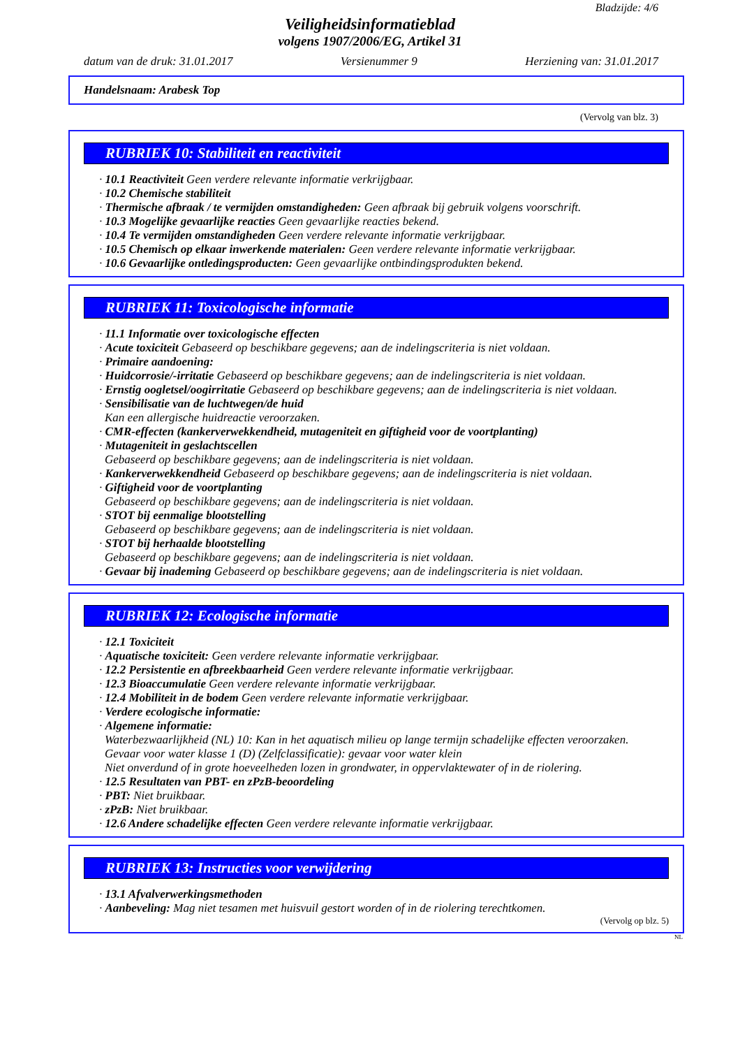Bladzijde: 4/6
Veiligheidsinformatieblad
volgens 1907/2006/EG, Artikel 31
datum van de druk: 31.01.2017 Versienummer 9 Herziening van: 31.01.2017
Handelsnaam: Arabesk Top
(Vervolg van blz. 3)
RUBRIEK 10: Stabiliteit en reactiviteit
· 10.1 Reactiviteit Geen verdere relevante informatie verkrijgbaar.
· 10.2 Chemische stabiliteit
· Thermische afbraak / te vermijden omstandigheden: Geen afbraak bij gebruik volgens voorschrift.
· 10.3 Mogelijke gevaarlijke reacties Geen gevaarlijke reacties bekend.
· 10.4 Te vermijden omstandigheden Geen verdere relevante informatie verkrijgbaar.
· 10.5 Chemisch op elkaar inwerkende materialen: Geen verdere relevante informatie verkrijgbaar.
· 10.6 Gevaarlijke ontledingsproducten: Geen gevaarlijke ontbindingsprodukten bekend.
RUBRIEK 11: Toxicologische informatie
· 11.1 Informatie over toxicologische effecten
· Acute toxiciteit Gebaseerd op beschikbare gegevens; aan de indelingscriteria is niet voldaan.
· Primaire aandoening:
· Huidcorrosie/-irritatie Gebaseerd op beschikbare gegevens; aan de indelingscriteria is niet voldaan.
· Ernstig oogletsel/oogirritatie Gebaseerd op beschikbare gegevens; aan de indelingscriteria is niet voldaan.
· Sensibilisatie van de luchtwegen/de huid
Kan een allergische huidreactie veroorzaken.
· CMR-effecten (kankerverwekkendheid, mutageniteit en giftigheid voor de voortplanting)
· Mutageniteit in geslachtscellen
Gebaseerd op beschikbare gegevens; aan de indelingscriteria is niet voldaan.
· Kankerverwekkendheid Gebaseerd op beschikbare gegevens; aan de indelingscriteria is niet voldaan.
· Giftigheid voor de voortplanting
Gebaseerd op beschikbare gegevens; aan de indelingscriteria is niet voldaan.
· STOT bij eenmalige blootstelling
Gebaseerd op beschikbare gegevens; aan de indelingscriteria is niet voldaan.
· STOT bij herhaalde blootstelling
Gebaseerd op beschikbare gegevens; aan de indelingscriteria is niet voldaan.
· Gevaar bij inademing Gebaseerd op beschikbare gegevens; aan de indelingscriteria is niet voldaan.
RUBRIEK 12: Ecologische informatie
· 12.1 Toxiciteit
· Aquatische toxiciteit: Geen verdere relevante informatie verkrijgbaar.
· 12.2 Persistentie en afbreekbaarheid Geen verdere relevante informatie verkrijgbaar.
· 12.3 Bioaccumulatie Geen verdere relevante informatie verkrijgbaar.
· 12.4 Mobiliteit in de bodem Geen verdere relevante informatie verkrijgbaar.
· Verdere ecologische informatie:
· Algemene informatie:
Waterbezwaarlijkheid (NL) 10: Kan in het aquatisch milieu op lange termijn schadelijke effecten veroorzaken.
Gevaar voor water klasse 1 (D) (Zelfclassificatie): gevaar voor water klein
Niet onverdund of in grote hoeveelheden lozen in grondwater, in oppervlaktewater of in de riolering.
· 12.5 Resultaten van PBT- en zPzB-beoordeling
· PBT: Niet bruikbaar.
· zPzB: Niet bruikbaar.
· 12.6 Andere schadelijke effecten Geen verdere relevante informatie verkrijgbaar.
RUBRIEK 13: Instructies voor verwijdering
· 13.1 Afvalverwerkingsmethoden
· Aanbeveling: Mag niet tesamen met huisvuil gestort worden of in de riolering terechtkomen.
(Vervolg op blz. 5)
NL